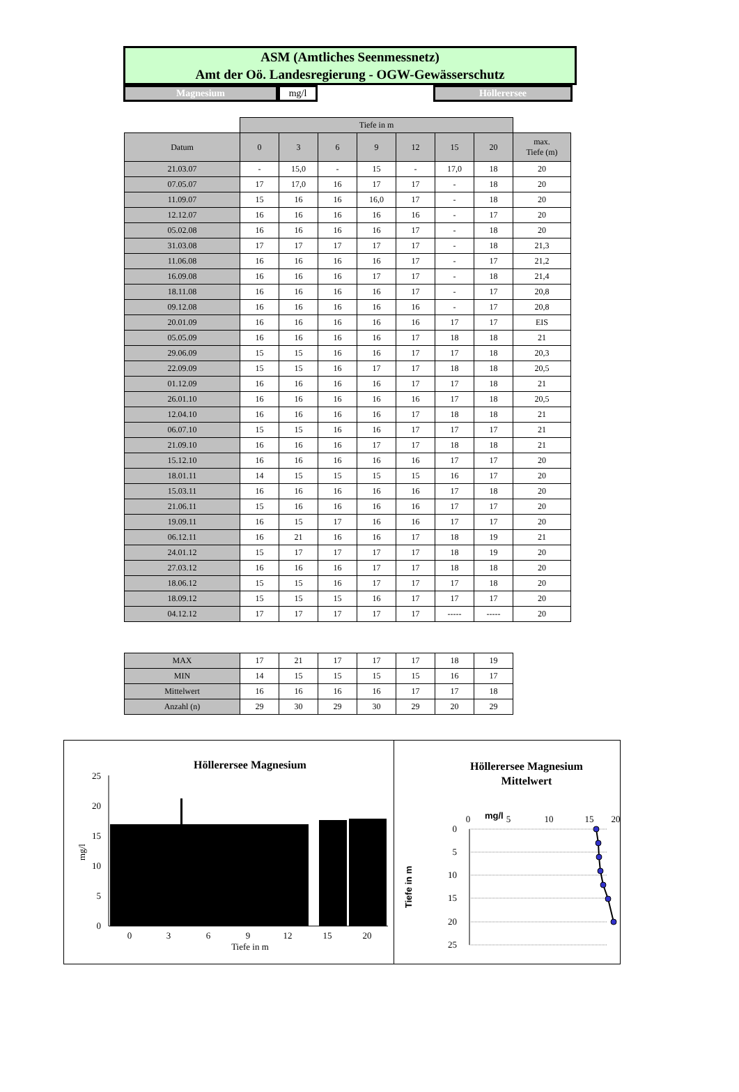ASM (Amtliches Seenmessnetz)
Amt der Oö. Landesregierung - OGW-Gewässerschutz
Magnesium mg/l Höllerersee
| | Tiefe in m | | | | | | | |
| Datum | 0 | 3 | 6 | 9 | 12 | 15 | 20 | max. Tiefe (m) |
| 21.03.07 | - | 15,0 | - | 15 | - | 17,0 | 18 | 20 |
| 07.05.07 | 17 | 17,0 | 16 | 17 | 17 | - | 18 | 20 |
| 11.09.07 | 15 | 16 | 16 | 16,0 | 17 | - | 18 | 20 |
| 12.12.07 | 16 | 16 | 16 | 16 | 16 | - | 17 | 20 |
| 05.02.08 | 16 | 16 | 16 | 16 | 17 | - | 18 | 20 |
| 31.03.08 | 17 | 17 | 17 | 17 | 17 | - | 18 | 21,3 |
| 11.06.08 | 16 | 16 | 16 | 16 | 17 | - | 17 | 21,2 |
| 16.09.08 | 16 | 16 | 16 | 17 | 17 | - | 18 | 21,4 |
| 18.11.08 | 16 | 16 | 16 | 16 | 17 | - | 17 | 20,8 |
| 09.12.08 | 16 | 16 | 16 | 16 | 16 | - | 17 | 20,8 |
| 20.01.09 | 16 | 16 | 16 | 16 | 16 | 17 | 17 | EIS |
| 05.05.09 | 16 | 16 | 16 | 16 | 17 | 18 | 18 | 21 |
| 29.06.09 | 15 | 15 | 16 | 16 | 17 | 17 | 18 | 20,3 |
| 22.09.09 | 15 | 15 | 16 | 17 | 17 | 18 | 18 | 20,5 |
| 01.12.09 | 16 | 16 | 16 | 16 | 17 | 17 | 18 | 21 |
| 26.01.10 | 16 | 16 | 16 | 16 | 16 | 17 | 18 | 20,5 |
| 12.04.10 | 16 | 16 | 16 | 16 | 17 | 18 | 18 | 21 |
| 06.07.10 | 15 | 15 | 16 | 16 | 17 | 17 | 17 | 21 |
| 21.09.10 | 16 | 16 | 16 | 17 | 17 | 18 | 18 | 21 |
| 15.12.10 | 16 | 16 | 16 | 16 | 16 | 17 | 17 | 20 |
| 18.01.11 | 14 | 15 | 15 | 15 | 15 | 16 | 17 | 20 |
| 15.03.11 | 16 | 16 | 16 | 16 | 16 | 17 | 18 | 20 |
| 21.06.11 | 15 | 16 | 16 | 16 | 16 | 17 | 17 | 20 |
| 19.09.11 | 16 | 15 | 17 | 16 | 16 | 17 | 17 | 20 |
| 06.12.11 | 16 | 21 | 16 | 16 | 17 | 18 | 19 | 21 |
| 24.01.12 | 15 | 17 | 17 | 17 | 17 | 18 | 19 | 20 |
| 27.03.12 | 16 | 16 | 16 | 17 | 17 | 18 | 18 | 20 |
| 18.06.12 | 15 | 15 | 16 | 17 | 17 | 17 | 18 | 20 |
| 18.09.12 | 15 | 15 | 15 | 16 | 17 | 17 | 17 | 20 |
| 04.12.12 | 17 | 17 | 17 | 17 | 17 | ----- | ----- | 20 |
| MAX | 17 | 21 | 17 | 17 | 17 | 18 | 19 |
| MIN | 14 | 15 | 15 | 15 | 15 | 16 | 17 |
| Mittelwert | 16 | 16 | 16 | 16 | 17 | 17 | 18 |
| Anzahl (n) | 29 | 30 | 29 | 30 | 29 | 20 | 29 |
Höllerersee Magnesium
0
5
10
15
20
25
0
3
6
9
12
15
20
Tiefe in m
mg/l
Höllerersee Magnesium
Mittelwert
0
mg/l
5
10
15
20
0
5
10
15
20
25
Tiefe in m